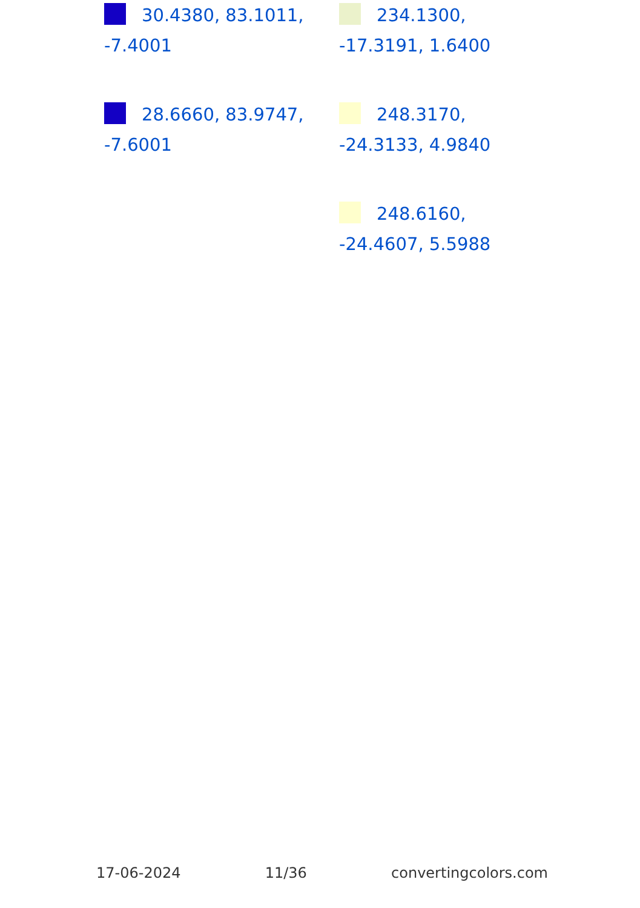30.4380, 83.1011, -7.4001
234.1300, -17.3191, 1.6400
28.6660, 83.9747, -7.6001
248.3170, -24.3133, 4.9840
248.6160, -24.4607, 5.5988
17-06-2024 11/36 convertingcolors.com